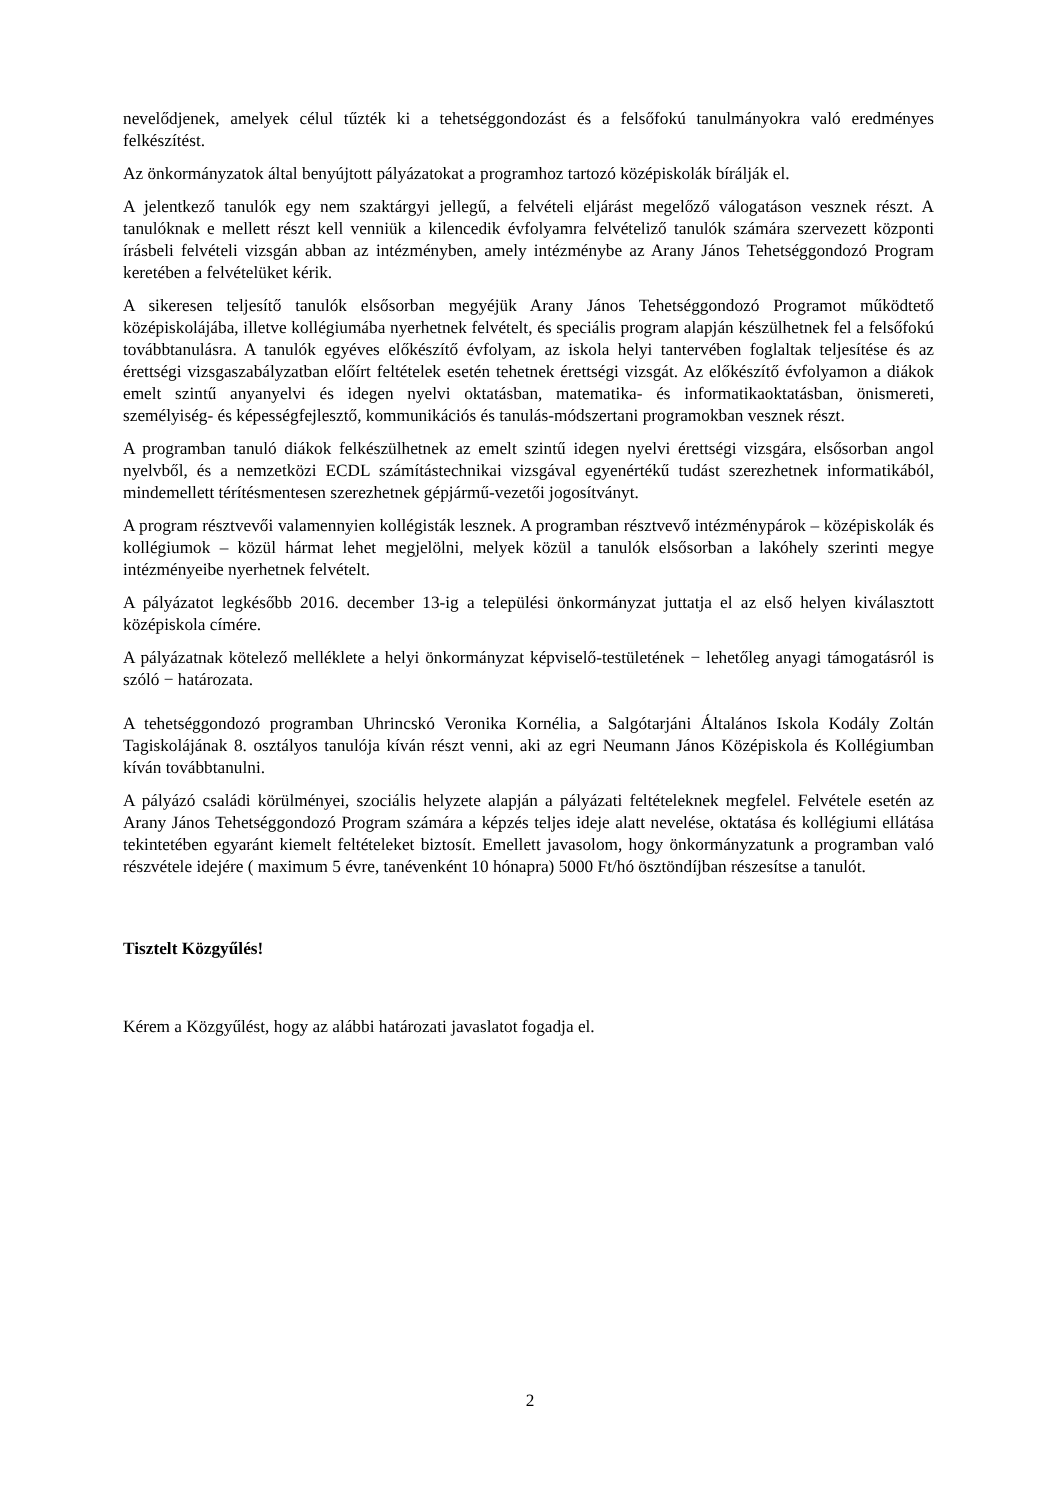nevelődjenek, amelyek célul tűzték ki a tehetséggondozást és a felsőfokú tanulmányokra való eredményes felkészítést.
Az önkormányzatok által benyújtott pályázatokat a programhoz tartozó középiskolák bírálják el.
A jelentkező tanulók egy nem szaktárgyi jellegű, a felvételi eljárást megelőző válogatáson vesznek részt. A tanulóknak e mellett részt kell venniük a kilencedik évfolyamra felvételiző tanulók számára szervezett központi írásbeli felvételi vizsgán abban az intézményben, amely intézménybe az Arany János Tehetséggondozó Program keretében a felvételüket kérik.
A sikeresen teljesítő tanulók elsősorban megyéjük Arany János Tehetséggondozó Programot működtető középiskolájába, illetve kollégiumába nyerhetnek felvételt, és speciális program alapján készülhetnek fel a felsőfokú továbbtanulásra. A tanulók egyéves előkészítő évfolyam, az iskola helyi tantervében foglaltak teljesítése és az érettségi vizsgaszabályzatban előírt feltételek esetén tehetnek érettségi vizsgát. Az előkészítő évfolyamon a diákok emelt szintű anyanyelvi és idegen nyelvi oktatásban, matematika- és informatikaoktatásban, önismereti, személyiség- és képességfejlesztő, kommunikációs és tanulás-módszertani programokban vesznek részt.
A programban tanuló diákok felkészülhetnek az emelt szintű idegen nyelvi érettségi vizsgára, elsősorban angol nyelvből, és a nemzetközi ECDL számítástechnikai vizsgával egyenértékű tudást szerezhetnek informatikából, mindemellett térítésmentesen szerezhetnek gépjármű-vezetői jogosítványt.
A program résztvevői valamennyien kollégisták lesznek. A programban résztvevő intézménypárok – középiskolák és kollégiumok – közül hármat lehet megjelölni, melyek közül a tanulók elsősorban a lakóhely szerinti megye intézményeibe nyerhetnek felvételt.
A pályázatot legkésőbb 2016. december 13-ig a települési önkormányzat juttatja el az első helyen kiválasztott középiskola címére.
A pályázatnak kötelező melléklete a helyi önkormányzat képviselő-testületének − lehetőleg anyagi támogatásról is szóló − határozata.
A tehetséggondozó programban Uhrincskó Veronika Kornélia, a Salgótarjáni Általános Iskola Kodály Zoltán Tagiskolájának 8. osztályos tanulója kíván részt venni, aki az egri Neumann János Középiskola és Kollégiumban kíván továbbtanulni.
A pályázó családi körülményei, szociális helyzete alapján a pályázati feltételeknek megfelel. Felvétele esetén az Arany János Tehetséggondozó Program számára a képzés teljes ideje alatt nevelése, oktatása és kollégiumi ellátása tekintetében egyaránt kiemelt feltételeket biztosít. Emellett javasolom, hogy önkormányzatunk a programban való részvétele idejére ( maximum 5 évre, tanévenként 10 hónapra) 5000 Ft/hó ösztöndíjban részesítse a tanulót.
Tisztelt Közgyűlés!
Kérem a Közgyűlést, hogy az alábbi határozati javaslatot fogadja el.
2